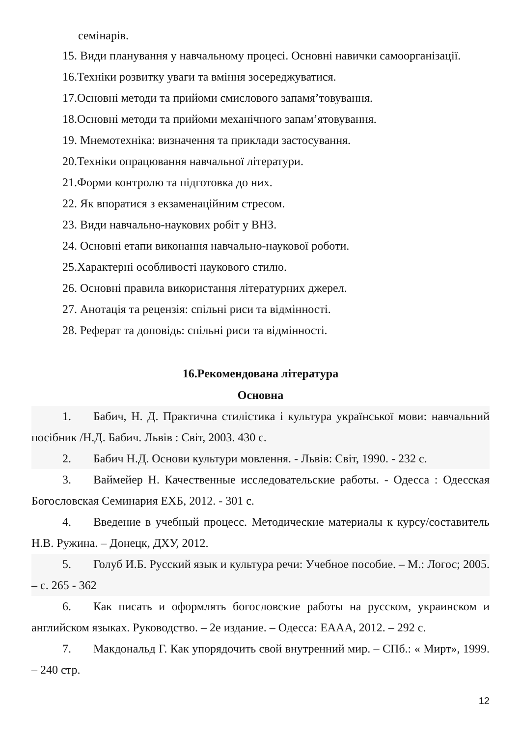семінарів.
15. Види планування у навчальному процесі. Основні навички самоорганізації.
16.Техніки розвитку уваги та вміння зосереджуватися.
17.Основні методи та прийоми смислового запамя’товування.
18.Основні методи та прийоми механічного запам’ятовування.
19. Мнемотехніка: визначення та приклади застосування.
20.Техніки опрацювання навчальної літератури.
21.Форми контролю та підготовка до них.
22. Як впоратися з екзаменаційним стресом.
23. Види навчально-наукових робіт у ВНЗ.
24. Основні етапи виконання навчально-наукової роботи.
25.Характерні особливості наукового стилю.
26. Основні правила використання літературних джерел.
27. Анотація та рецензія: спільні риси та відмінності.
28. Реферат та доповідь: спільні риси та відмінності.
16.Рекомендована література
Основна
1. Бабич, Н. Д. Практична стилістика і культура української мови: навчальний посібник /Н.Д. Бабич. Львів : Світ, 2003. 430 с.
2. Бабич Н.Д. Основи культури мовлення. - Львів: Світ, 1990. - 232 с.
3. Ваймейер Н. Качественные исследовательские работы. - Одесса : Одесская Богословская Семинария ЕХБ, 2012. - 301 с.
4. Введение в учебный процесс. Методические материалы к курсу/составитель Н.В. Ружина. – Донецк, ДХУ, 2012.
5. Голуб И.Б. Русский язык и культура речи: Учебное пособие. – М.: Логос; 2005. – с. 265 - 362
6. Как писать и оформлять богословские работы на русском, украинском и английском языках. Руководство. – 2е издание. – Одесса: ЕААА, 2012. – 292 с.
7. Макдональд Г. Как упорядочить свой внутренний мир. – СПб.: « Мирт», 1999. – 240 стр.
12